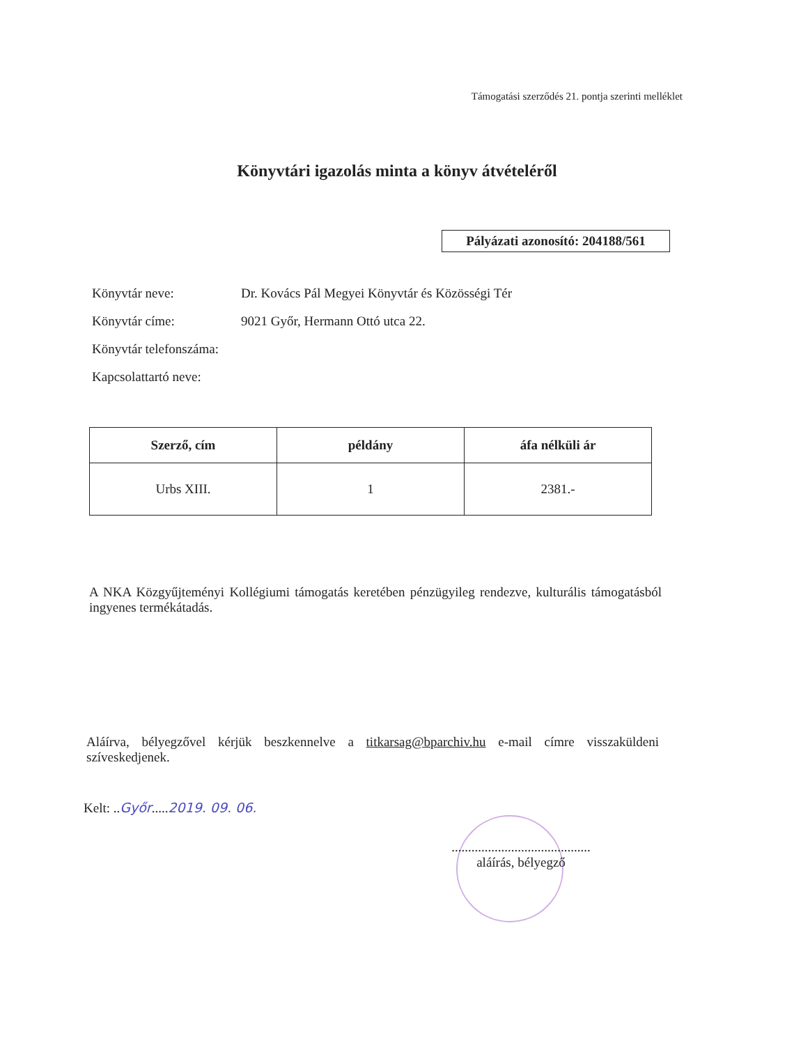Támogatási szerződés 21. pontja szerinti melléklet
Könyvtári igazolás minta a könyv átvételéről
Pályázati azonosító: 204188/561
Könyvtár neve: Dr. Kovács Pál Megyei Könyvtár és Közösségi Tér
Könyvtár címe: 9021 Győr, Hermann Ottó utca 22.
Könyvtár telefonszáma:
Kapcsolattartó neve:
| Szerző, cím | példány | áfa nélküli ár |
| --- | --- | --- |
| Urbs XIII. | 1 | 2381.- |
A NKA Közgyűjteményi Kollégiumi támogatás keretében pénzügyileg rendezve, kulturális támogatásból ingyenes termékátadás.
Aláírva, bélyegzővel kérjük beszkennelve a titkarsag@bparchiv.hu e-mail címre visszaküldeni szíveskedjenek.
Kelt: ..Győr.....2019. 09. 06.
..........................................
aláírás, bélyegző